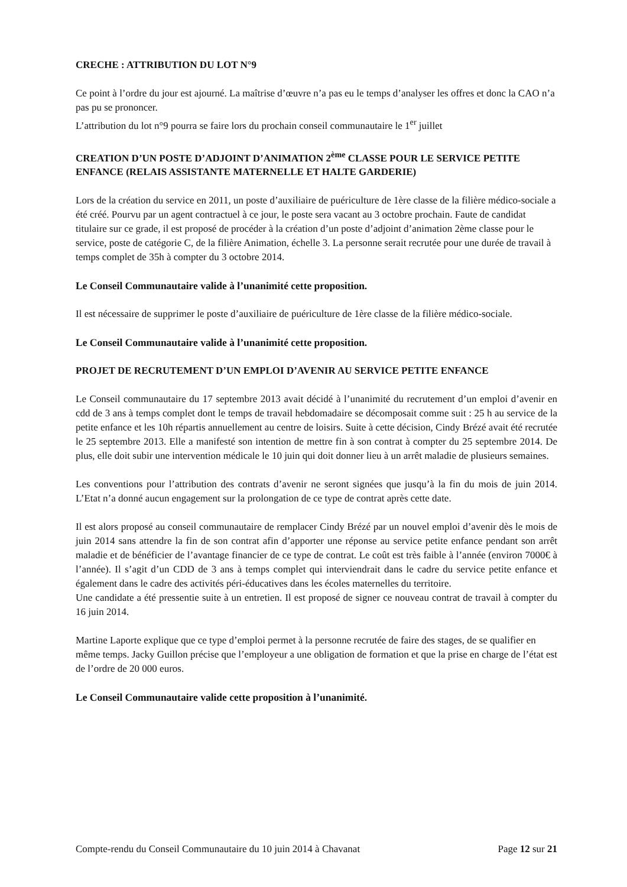CRECHE : ATTRIBUTION DU LOT N°9
Ce point à l’ordre du jour est ajourné. La maîtrise d’œuvre n’a pas eu le temps d’analyser les offres et donc la CAO n’a pas pu se prononcer.
L’attribution du lot n°9 pourra se faire lors du prochain conseil communautaire le 1<sup>er</sup> juillet
CREATION D’UN POSTE D’ADJOINT D’ANIMATION 2<sup>ème</sup> CLASSE POUR LE SERVICE PETITE ENFANCE (RELAIS ASSISTANTE MATERNELLE ET HALTE GARDERIE)
Lors de la création du service en 2011, un poste d’auxiliaire de puériculture de 1ère classe de la filière médico-sociale a été créé. Pourvu par un agent contractuel à ce jour, le poste sera vacant au 3 octobre prochain. Faute de candidat titulaire sur ce grade, il est proposé de procéder à la création d’un poste d’adjoint d’animation 2ème classe pour le service, poste de catégorie C, de la filière Animation, échelle 3. La personne serait recrutée pour une durée de travail à temps complet de 35h à compter du 3 octobre 2014.
Le Conseil Communautaire valide à l’unanimité cette proposition.
Il est nécessaire de supprimer le poste d’auxiliaire de puériculture de 1ère classe de la filière médico-sociale.
Le Conseil Communautaire valide à l’unanimité cette proposition.
PROJET DE RECRUTEMENT D’UN EMPLOI D’AVENIR AU SERVICE PETITE ENFANCE
Le Conseil communautaire du 17 septembre 2013 avait décidé à l’unanimité du recrutement d’un emploi d’avenir en cdd de 3 ans à temps complet dont le temps de travail hebdomadaire se décomposait comme suit : 25 h au service de la petite enfance et les 10h répartis annuellement au centre de loisirs. Suite à cette décision, Cindy Brézé avait été recrutée le 25 septembre 2013. Elle a manifesté son intention de mettre fin à son contrat à compter du 25 septembre 2014. De plus, elle doit subir une intervention médicale le 10 juin qui doit donner lieu à un arrêt maladie de plusieurs semaines.
Les conventions pour l’attribution des contrats d’avenir ne seront signées que jusqu’à la fin du mois de juin 2014. L’Etat n’a donné aucun engagement sur la prolongation de ce type de contrat après cette date.
Il est alors proposé au conseil communautaire de remplacer Cindy Brézé par un nouvel emploi d’avenir dès le mois de juin 2014 sans attendre la fin de son contrat afin d’apporter une réponse au service petite enfance pendant son arrêt maladie et de bénéficier de l’avantage financier de ce type de contrat. Le coût est très faible à l’année (environ 7000€ à l’année). Il s’agit d’un CDD de 3 ans à temps complet qui interviendrait dans le cadre du service petite enfance et également dans le cadre des activités péri-éducatives dans les écoles maternelles du territoire.
Une candidate a été pressentie suite à un entretien. Il est proposé de signer ce nouveau contrat de travail à compter du 16 juin 2014.
Martine Laporte explique que ce type d’emploi permet à la personne recrutée de faire des stages, de se qualifier en même temps. Jacky Guillon précise que l’employeur a une obligation de formation et que la prise en charge de l’état est de l’ordre de 20 000 euros.
Le Conseil Communautaire valide cette proposition à l’unanimité.
Compte-rendu du Conseil Communautaire du 10 juin 2014 à Chavanat Page 12 sur 21